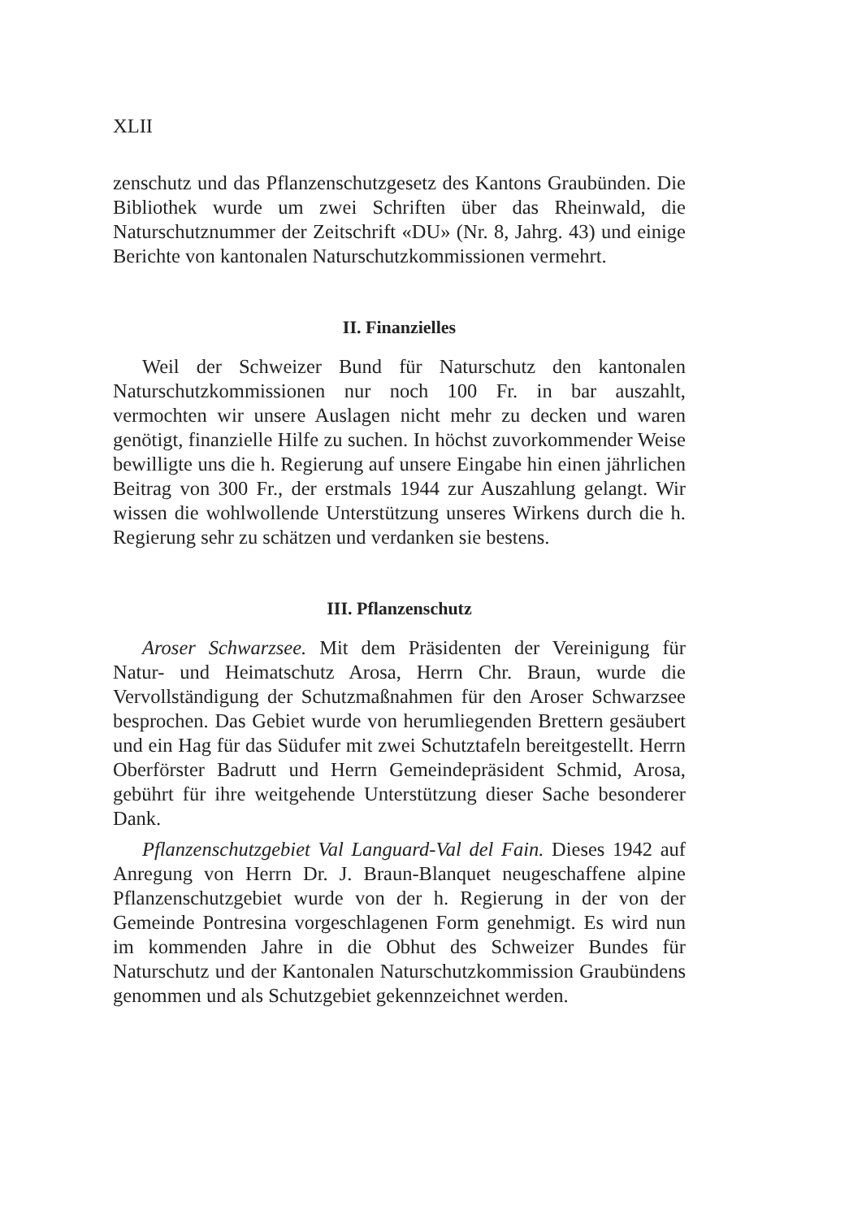XLII
zenschutz und das Pflanzenschutzgesetz des Kantons Graubünden. Die Bibliothek wurde um zwei Schriften über das Rheinwald, die Naturschutznummer der Zeitschrift «DU» (Nr. 8, Jahrg. 43) und einige Berichte von kantonalen Naturschutzkommissionen vermehrt.
II. Finanzielles
Weil der Schweizer Bund für Naturschutz den kantonalen Naturschutzkommissionen nur noch 100 Fr. in bar auszahlt, vermochten wir unsere Auslagen nicht mehr zu decken und waren genötigt, finanzielle Hilfe zu suchen. In höchst zuvorkommender Weise bewilligte uns die h. Regierung auf unsere Eingabe hin einen jährlichen Beitrag von 300 Fr., der erstmals 1944 zur Auszahlung gelangt. Wir wissen die wohlwollende Unterstützung unseres Wirkens durch die h. Regierung sehr zu schätzen und verdanken sie bestens.
III. Pflanzenschutz
Aroser Schwarzsee. Mit dem Präsidenten der Vereinigung für Natur- und Heimatschutz Arosa, Herrn Chr. Braun, wurde die Vervollständigung der Schutzmaßnahmen für den Aroser Schwarzsee besprochen. Das Gebiet wurde von herumliegenden Brettern gesäubert und ein Hag für das Südufer mit zwei Schutztafeln bereitgestellt. Herrn Oberförster Badrutt und Herrn Gemeindepräsident Schmid, Arosa, gebührt für ihre weitgehende Unterstützung dieser Sache besonderer Dank.
Pflanzenschutzgebiet Val Languard-Val del Fain. Dieses 1942 auf Anregung von Herrn Dr. J. Braun-Blanquet neugeschaffene alpine Pflanzenschutzgebiet wurde von der h. Regierung in der von der Gemeinde Pontresina vorgeschlagenen Form genehmigt. Es wird nun im kommenden Jahre in die Obhut des Schweizer Bundes für Naturschutz und der Kantonalen Naturschutzkommission Graubündens genommen und als Schutzgebiet gekennzeichnet werden.